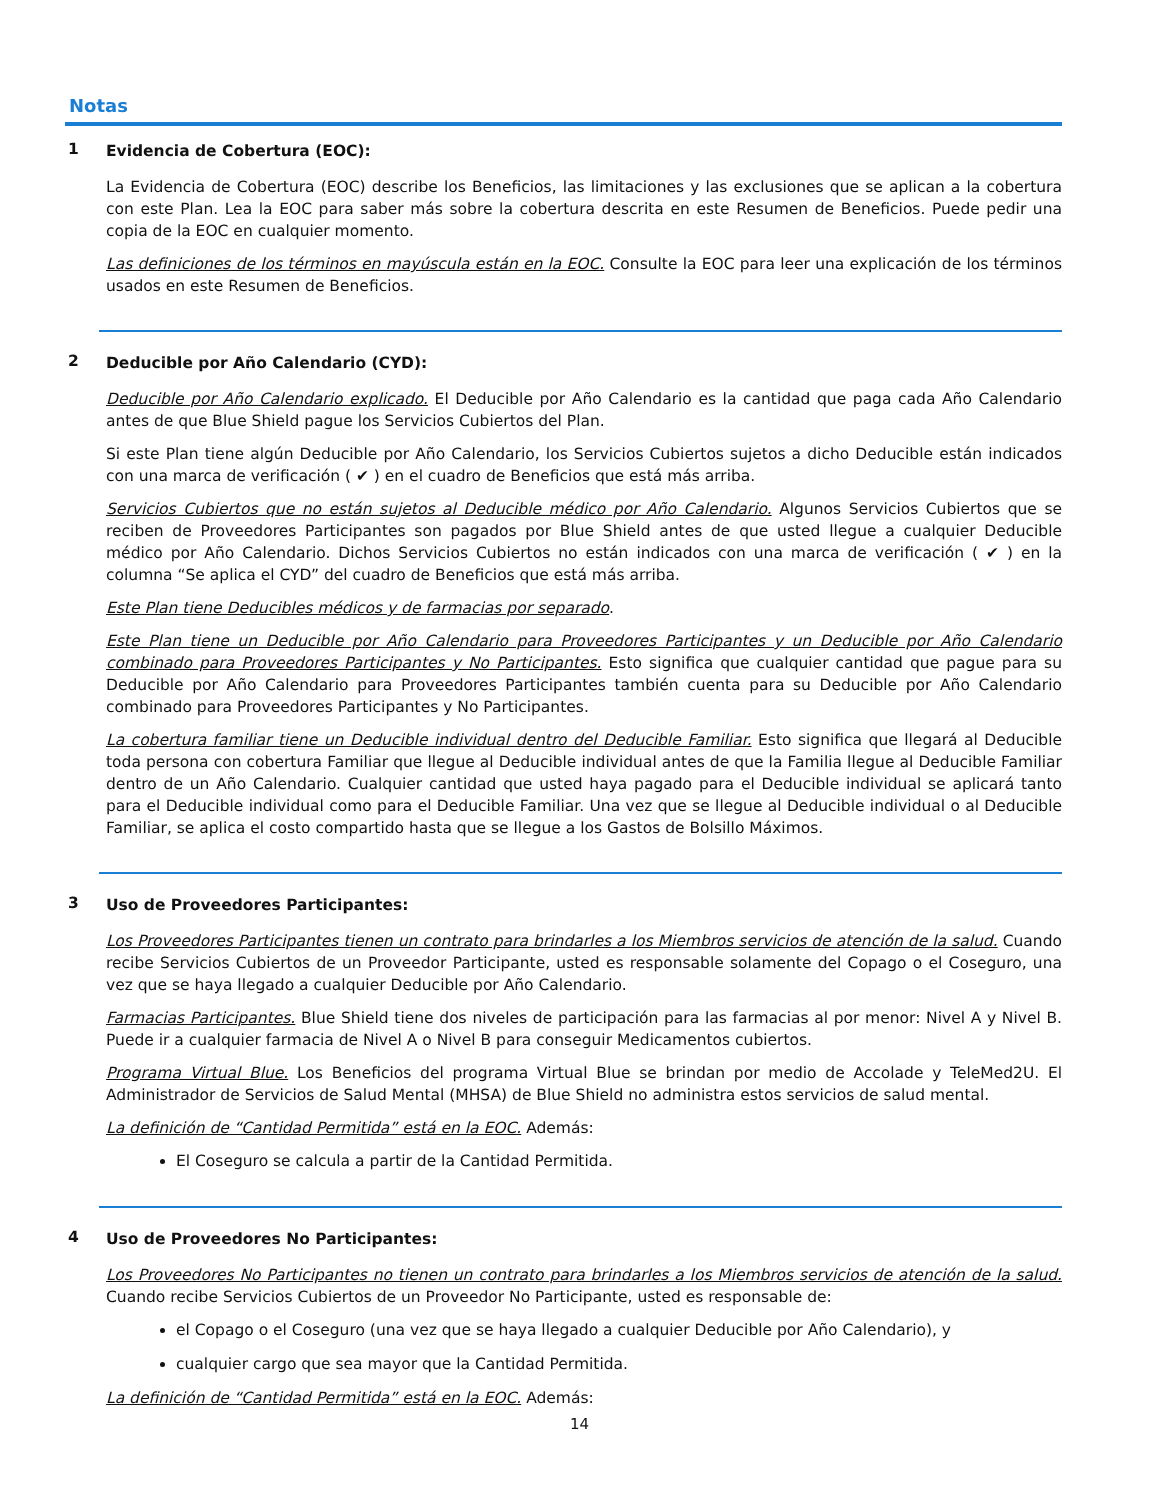Notas
1
Evidencia de Cobertura (EOC):
La Evidencia de Cobertura (EOC) describe los Beneficios, las limitaciones y las exclusiones que se aplican a la cobertura con este Plan. Lea la EOC para saber más sobre la cobertura descrita en este Resumen de Beneficios. Puede pedir una copia de la EOC en cualquier momento.
Las definiciones de los términos en mayúscula están en la EOC. Consulte la EOC para leer una explicación de los términos usados en este Resumen de Beneficios.
2
Deducible por Año Calendario (CYD):
Deducible por Año Calendario explicado. El Deducible por Año Calendario es la cantidad que paga cada Año Calendario antes de que Blue Shield pague los Servicios Cubiertos del Plan.
Si este Plan tiene algún Deducible por Año Calendario, los Servicios Cubiertos sujetos a dicho Deducible están indicados con una marca de verificación ( ✔ ) en el cuadro de Beneficios que está más arriba.
Servicios Cubiertos que no están sujetos al Deducible médico por Año Calendario. Algunos Servicios Cubiertos que se reciben de Proveedores Participantes son pagados por Blue Shield antes de que usted llegue a cualquier Deducible médico por Año Calendario. Dichos Servicios Cubiertos no están indicados con una marca de verificación ( ✔ ) en la columna “Se aplica el CYD” del cuadro de Beneficios que está más arriba.
Este Plan tiene Deducibles médicos y de farmacias por separado.
Este Plan tiene un Deducible por Año Calendario para Proveedores Participantes y un Deducible por Año Calendario combinado para Proveedores Participantes y No Participantes. Esto significa que cualquier cantidad que pague para su Deducible por Año Calendario para Proveedores Participantes también cuenta para su Deducible por Año Calendario combinado para Proveedores Participantes y No Participantes.
La cobertura familiar tiene un Deducible individual dentro del Deducible Familiar. Esto significa que llegará al Deducible toda persona con cobertura Familiar que llegue al Deducible individual antes de que la Familia llegue al Deducible Familiar dentro de un Año Calendario. Cualquier cantidad que usted haya pagado para el Deducible individual se aplicará tanto para el Deducible individual como para el Deducible Familiar. Una vez que se llegue al Deducible individual o al Deducible Familiar, se aplica el costo compartido hasta que se llegue a los Gastos de Bolsillo Máximos.
3
Uso de Proveedores Participantes:
Los Proveedores Participantes tienen un contrato para brindarles a los Miembros servicios de atención de la salud. Cuando recibe Servicios Cubiertos de un Proveedor Participante, usted es responsable solamente del Copago o el Coseguro, una vez que se haya llegado a cualquier Deducible por Año Calendario.
Farmacias Participantes. Blue Shield tiene dos niveles de participación para las farmacias al por menor: Nivel A y Nivel B. Puede ir a cualquier farmacia de Nivel A o Nivel B para conseguir Medicamentos cubiertos.
Programa Virtual Blue. Los Beneficios del programa Virtual Blue se brindan por medio de Accolade y TeleMed2U. El Administrador de Servicios de Salud Mental (MHSA) de Blue Shield no administra estos servicios de salud mental.
La definición de “Cantidad Permitida” está en la EOC. Además:
El Coseguro se calcula a partir de la Cantidad Permitida.
4
Uso de Proveedores No Participantes:
Los Proveedores No Participantes no tienen un contrato para brindarles a los Miembros servicios de atención de la salud. Cuando recibe Servicios Cubiertos de un Proveedor No Participante, usted es responsable de:
el Copago o el Coseguro (una vez que se haya llegado a cualquier Deducible por Año Calendario), y
cualquier cargo que sea mayor que la Cantidad Permitida.
La definición de “Cantidad Permitida” está en la EOC. Además:
14